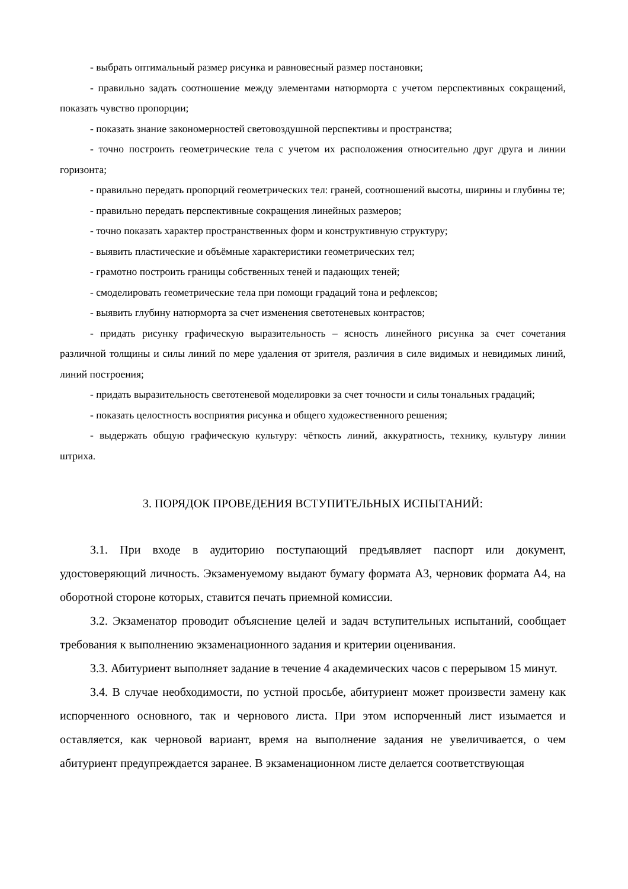- выбрать оптимальный размер рисунка и равновесный размер постановки;
- правильно задать соотношение между элементами натюрморта с учетом перспективных сокращений, показать чувство пропорции;
- показать знание закономерностей световоздушной перспективы и пространства;
- точно построить геометрические тела с учетом их расположения относительно друг друга и линии горизонта;
- правильно передать пропорций геометрических тел: граней, соотношений высоты, ширины и глубины те;
- правильно передать перспективные сокращения линейных размеров;
- точно показать характер пространственных форм и конструктивную структуру;
- выявить пластические и объёмные характеристики геометрических тел;
- грамотно построить границы собственных теней и падающих теней;
- смоделировать геометрические тела при помощи градаций тона и рефлексов;
- выявить глубину натюрморта за счет изменения светотеневых контрастов;
- придать рисунку графическую выразительность – ясность линейного рисунка за счет сочетания различной толщины и силы линий по мере удаления от зрителя, различия в силе видимых и невидимых линий, линий построения;
- придать выразительность светотеневой моделировки за счет точности и силы тональных градаций;
- показать целостность восприятия рисунка и общего художественного решения;
- выдержать общую графическую культуру: чёткость линий, аккуратность, технику, культуру линии штриха.
3. ПОРЯДОК ПРОВЕДЕНИЯ ВСТУПИТЕЛЬНЫХ ИСПЫТАНИЙ:
3.1. При входе в аудиторию поступающий предъявляет паспорт или документ, удостоверяющий личность. Экзаменуемому выдают бумагу формата А3, черновик формата А4, на оборотной стороне которых, ставится печать приемной комиссии.
3.2. Экзаменатор проводит объяснение целей и задач вступительных испытаний, сообщает требования к выполнению экзаменационного задания и критерии оценивания.
3.3. Абитуриент выполняет задание в течение 4 академических часов с перерывом 15 минут.
3.4. В случае необходимости, по устной просьбе, абитуриент может произвести замену как испорченного основного, так и чернового листа. При этом испорченный лист изымается и оставляется, как черновой вариант, время на выполнение задания не увеличивается, о чем абитуриент предупреждается заранее. В экзаменационном листе делается соответствующая